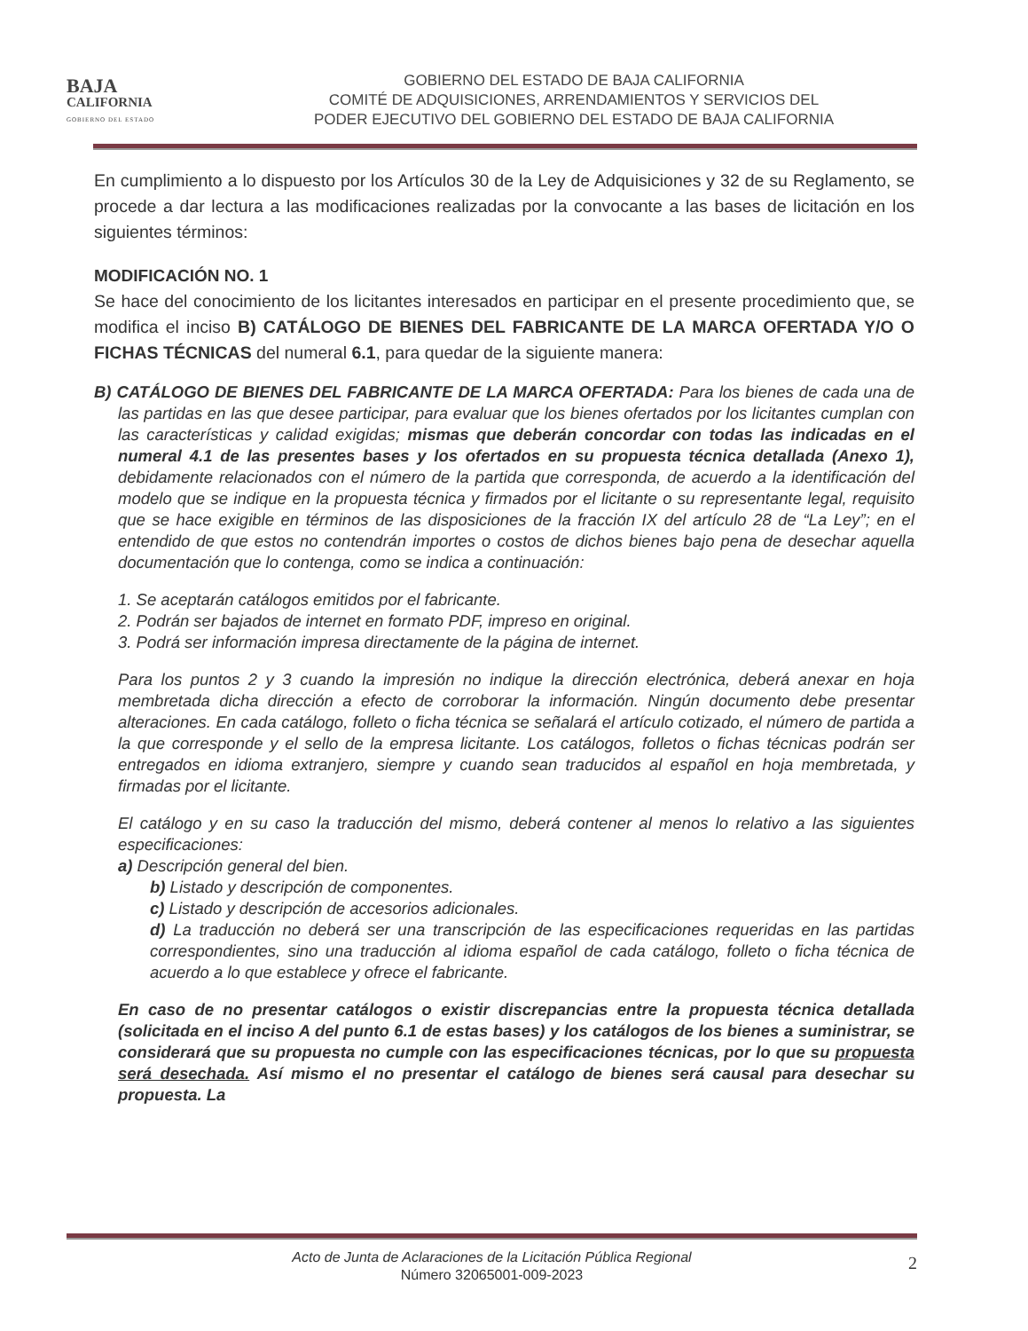BAJA
CALIFORNIA
GOBIERNO DEL ESTADO
GOBIERNO DEL ESTADO DE BAJA CALIFORNIA
COMITÉ DE ADQUISICIONES, ARRENDAMIENTOS Y SERVICIOS DEL
PODER EJECUTIVO DEL GOBIERNO DEL ESTADO DE BAJA CALIFORNIA
En cumplimiento a lo dispuesto por los Artículos 30 de la Ley de Adquisiciones y 32 de su Reglamento, se procede a dar lectura a las modificaciones realizadas por la convocante a las bases de licitación en los siguientes términos:
MODIFICACIÓN NO. 1
Se hace del conocimiento de los licitantes interesados en participar en el presente procedimiento que, se modifica el inciso B) CATÁLOGO DE BIENES DEL FABRICANTE DE LA MARCA OFERTADA Y/O O FICHAS TÉCNICAS del numeral 6.1, para quedar de la siguiente manera:
B) CATÁLOGO DE BIENES DEL FABRICANTE DE LA MARCA OFERTADA: Para los bienes de cada una de las partidas en las que desee participar, para evaluar que los bienes ofertados por los licitantes cumplan con las características y calidad exigidas; mismas que deberán concordar con todas las indicadas en el numeral 4.1 de las presentes bases y los ofertados en su propuesta técnica detallada (Anexo 1), debidamente relacionados con el número de la partida que corresponda, de acuerdo a la identificación del modelo que se indique en la propuesta técnica y firmados por el licitante o su representante legal, requisito que se hace exigible en términos de las disposiciones de la fracción IX del artículo 28 de “La Ley”; en el entendido de que estos no contendrán importes o costos de dichos bienes bajo pena de desechar aquella documentación que lo contenga, como se indica a continuación:
1. Se aceptarán catálogos emitidos por el fabricante.
2. Podrán ser bajados de internet en formato PDF, impreso en original.
3. Podrá ser información impresa directamente de la página de internet.
Para los puntos 2 y 3 cuando la impresión no indique la dirección electrónica, deberá anexar en hoja membretada dicha dirección a efecto de corroborar la información. Ningún documento debe presentar alteraciones. En cada catálogo, folleto o ficha técnica se señalará el artículo cotizado, el número de partida a la que corresponde y el sello de la empresa licitante. Los catálogos, folletos o fichas técnicas podrán ser entregados en idioma extranjero, siempre y cuando sean traducidos al español en hoja membretada, y firmadas por el licitante.
El catálogo y en su caso la traducción del mismo, deberá contener al menos lo relativo a las siguientes especificaciones:
a) Descripción general del bien.
b) Listado y descripción de componentes.
c) Listado y descripción de accesorios adicionales.
d) La traducción no deberá ser una transcripción de las especificaciones requeridas en las partidas correspondientes, sino una traducción al idioma español de cada catálogo, folleto o ficha técnica de acuerdo a lo que establece y ofrece el fabricante.
En caso de no presentar catálogos o existir discrepancias entre la propuesta técnica detallada (solicitada en el inciso A del punto 6.1 de estas bases) y los catálogos de los bienes a suministrar, se considerará que su propuesta no cumple con las especificaciones técnicas, por lo que su propuesta será desechada. Así mismo el no presentar el catálogo de bienes será causal para desechar su propuesta. La
Acto de Junta de Aclaraciones de la Licitación Pública Regional
Número 32065001-009-2023
2